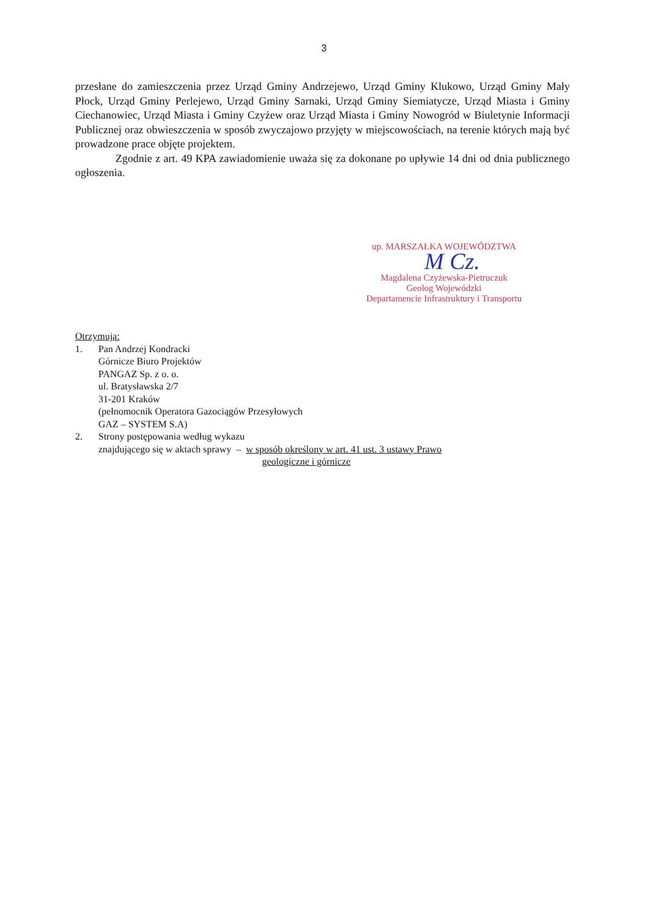3
przesłane do zamieszczenia przez Urząd Gminy Andrzejewo, Urząd Gminy Klukowo, Urząd Gminy Mały Płock, Urząd Gminy Perlejewo, Urząd Gminy Sarnaki, Urząd Gminy Siemiatycze, Urząd Miasta i Gminy Ciechanowiec, Urząd Miasta i Gminy Czyżew oraz Urząd Miasta i Gminy Nowogród w Biuletynie Informacji Publicznej oraz obwieszczenia w sposób zwyczajowo przyjęty w miejscowościach, na terenie których mają być prowadzone prace objęte projektem.
Zgodnie z art. 49 KPA zawiadomienie uważa się za dokonane po upływie 14 dni od dnia publicznego ogłoszenia.
up. MARSZAŁKA WOJEWÓDZTWA
Magdalena Czyżewska-Pietruczuk
Geolog Wojewódzki
Departamencie Infrastruktury i Transportu
M Cz.
Otrzymują:
1. Pan Andrzej Kondracki
Górnicze Biuro Projektów
PANGAZ Sp. z o. o.
ul. Bratysławska 2/7
31-201 Kraków
(pełnomocnik Operatora Gazociągów Przesyłowych
GAZ – SYSTEM S.A)
2. Strony postępowania według wykazu
znajdującego się w aktach sprawy – w sposób określony w art. 41 ust. 3 ustawy Prawo
geologiczne i górnicze